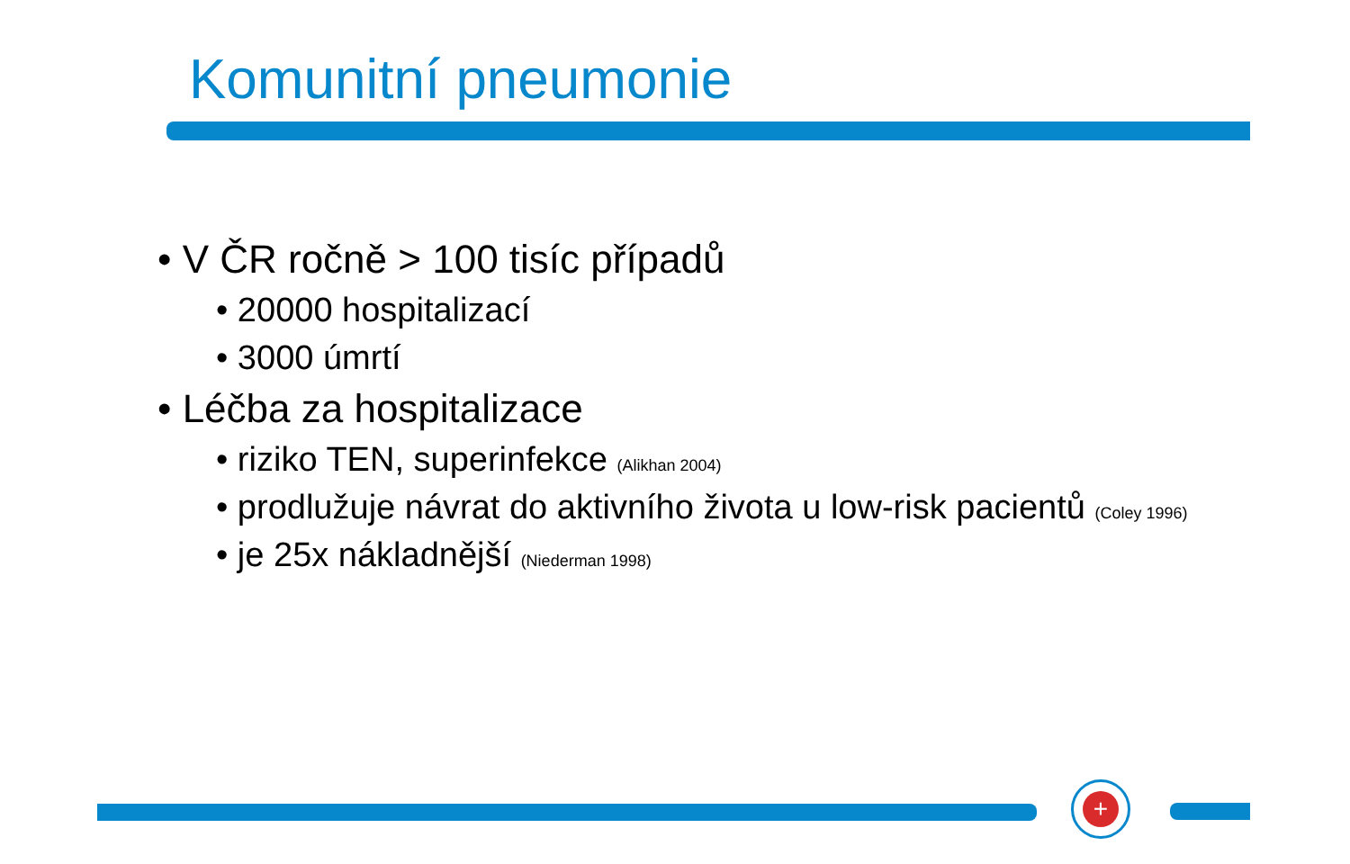Komunitní pneumonie
• V ČR ročně > 100 tisíc případů
• 20000 hospitalizací
• 3000 úmrtí
• Léčba za hospitalizace
• riziko TEN, superinfekce (Alikhan 2004)
• prodlužuje návrat do aktivního života u low-risk pacientů (Coley 1996)
• je 25x nákladnější (Niederman 1998)
+